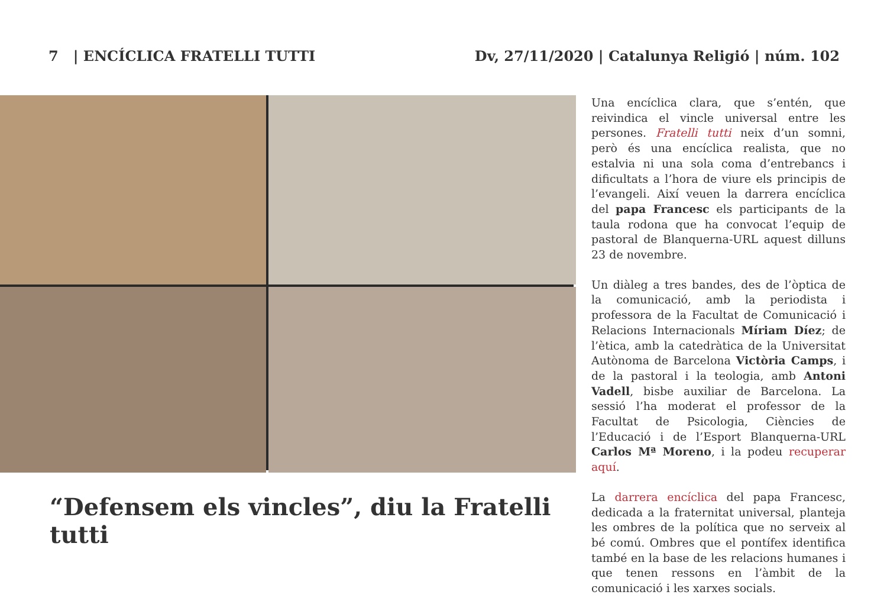7 | ENCÍCLICA FRATELLI TUTTI Dv, 27/11/2020 | Catalunya Religió | núm. 102
“Defensem els vincles”, diu la Fratelli tutti
Una encíclica clara, que s’entén, que reivindica el vincle universal entre les persones. Fratelli tutti neix d’un somni, però és una encíclica realista, que no estalvia ni una sola coma d’entrebancs i dificultats a l’hora de viure els principis de l’evangeli. Així veuen la darrera encíclica del papa Francesc els participants de la taula rodona que ha convocat l’equip de pastoral de Blanquerna-URL aquest dilluns 23 de novembre.
Un diàleg a tres bandes, des de l’òptica de la comunicació, amb la periodista i professora de la Facultat de Comunicació i Relacions Internacionals Míriam Díez; de l’ètica, amb la catedràtica de la Universitat Autònoma de Barcelona Victòria Camps, i de la pastoral i la teologia, amb Antoni Vadell, bisbe auxiliar de Barcelona. La sessió l’ha moderat el professor de la Facultat de Psicologia, Ciències de l’Educació i de l’Esport Blanquerna-URL Carlos Mª Moreno, i la podeu recuperar aquí.
La darrera encíclica del papa Francesc, dedicada a la fraternitat universal, planteja les ombres de la política que no serveix al bé comú. Ombres que el pontífex identifica també en la base de les relacions humanes i que tenen ressons en l’àmbit de la comunicació i les xarxes socials.